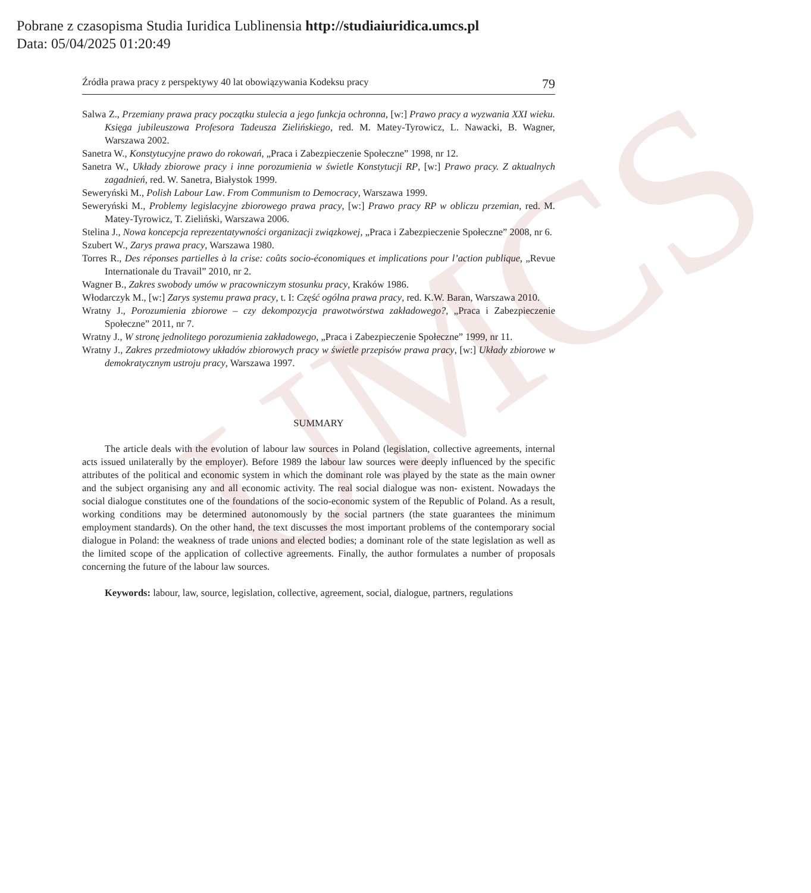Pobrane z czasopisma Studia Iuridica Lublinensia http://studiaiuridica.umcs.pl
Data: 05/04/2025 01:20:49
UMCS
Źródła prawa pracy z perspektywy 40 lat obowiązywania Kodeksu pracy 79
Salwa Z., Przemiany prawa pracy początku stulecia a jego funkcja ochronna, [w:] Prawo pracy a wyzwania XXI wieku. Księga jubileuszowa Profesora Tadeusza Zielińskiego, red. M. Matey-Tyrowicz, L. Nawacki, B. Wagner, Warszawa 2002.
Sanetra W., Konstytucyjne prawo do rokowań, „Praca i Zabezpieczenie Społeczne” 1998, nr 12.
Sanetra W., Układy zbiorowe pracy i inne porozumienia w świetle Konstytucji RP, [w:] Prawo pracy. Z aktualnych zagadnień, red. W. Sanetra, Białystok 1999.
Seweryński M., Polish Labour Law. From Communism to Democracy, Warszawa 1999.
Seweryński M., Problemy legislacyjne zbiorowego prawa pracy, [w:] Prawo pracy RP w obliczu przemian, red. M. Matey-Tyrowicz, T. Zieliński, Warszawa 2006.
Stelina J., Nowa koncepcja reprezentatywności organizacji związkowej, „Praca i Zabezpieczenie Społeczne” 2008, nr 6.
Szubert W., Zarys prawa pracy, Warszawa 1980.
Torres R., Des réponses partielles à la crise: coûts socio-économiques et implications pour l’action publique, „Revue Internationale du Travail” 2010, nr 2.
Wagner B., Zakres swobody umów w pracowniczym stosunku pracy, Kraków 1986.
Włodarczyk M., [w:] Zarys systemu prawa pracy, t. I: Część ogólna prawa pracy, red. K.W. Baran, Warszawa 2010.
Wratny J., Porozumienia zbiorowe – czy dekompozycja prawotwórstwa zakładowego?, „Praca i Zabezpieczenie Społeczne” 2011, nr 7.
Wratny J., W stronę jednolitego porozumienia zakładowego, „Praca i Zabezpieczenie Społeczne” 1999, nr 11.
Wratny J., Zakres przedmiotowy układów zbiorowych pracy w świetle przepisów prawa pracy, [w:] Układy zbiorowe w demokratycznym ustroju pracy, Warszawa 1997.
SUMMARY
The article deals with the evolution of labour law sources in Poland (legislation, collective agreements, internal acts issued unilaterally by the employer). Before 1989 the labour law sources were deeply influenced by the specific attributes of the political and economic system in which the dominant role was played by the state as the main owner and the subject organising any and all economic activity. The real social dialogue was non- existent. Nowadays the social dialogue constitutes one of the foundations of the socio-economic system of the Republic of Poland. As a result, working conditions may be determined autonomously by the social partners (the state guarantees the minimum employment standards). On the other hand, the text discusses the most important problems of the contemporary social dialogue in Poland: the weakness of trade unions and elected bodies; a dominant role of the state legislation as well as the limited scope of the application of collective agreements. Finally, the author formulates a number of proposals concerning the future of the labour law sources.
Keywords: labour, law, source, legislation, collective, agreement, social, dialogue, partners, regulations